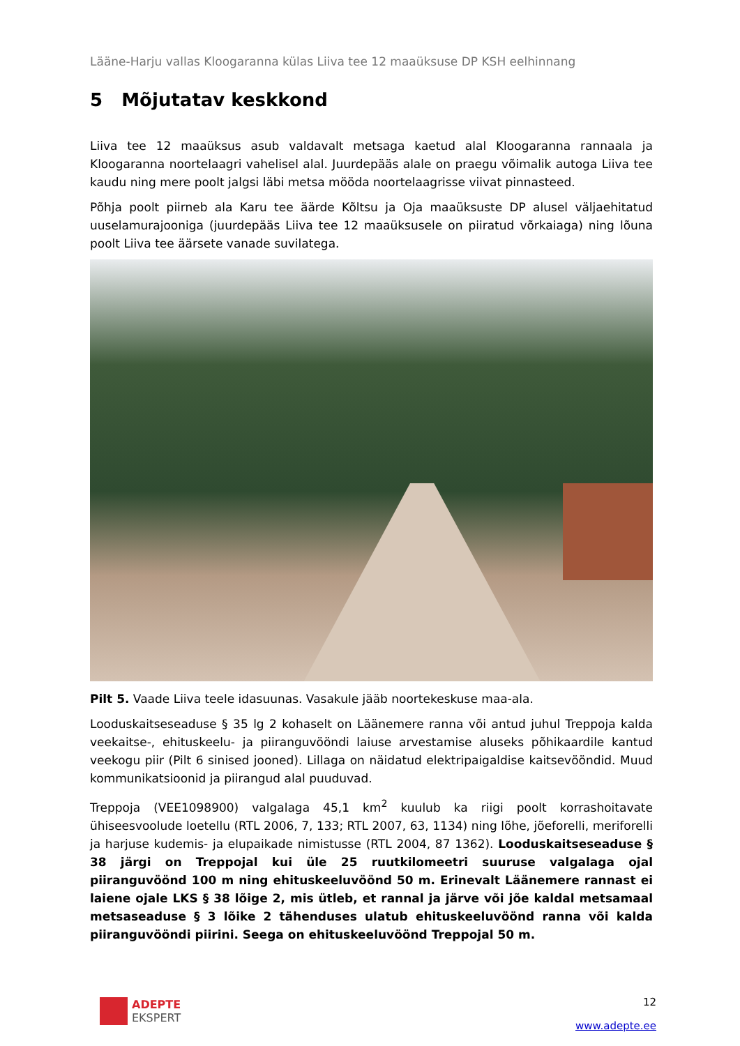Lääne-Harju vallas Kloogaranna külas Liiva tee 12 maaüksuse DP KSH eelhinnang
5 Mõjutatav keskkond
Liiva tee 12 maaüksus asub valdavalt metsaga kaetud alal Kloogaranna rannaala ja Kloogaranna noortelaagri vahelisel alal. Juurdepääs alale on praegu võimalik autoga Liiva tee kaudu ning mere poolt jalgsi läbi metsa mööda noortelaagrisse viivat pinnasteed.
Põhja poolt piirneb ala Karu tee äärde Kõltsu ja Oja maaüksuste DP alusel väljaehitatud uuselamurajooniga (juurdepääs Liiva tee 12 maaüksusele on piiratud võrkaiaga) ning lõuna poolt Liiva tee äärsete vanade suvilatega.
Pilt 5. Vaade Liiva teele idasuunas. Vasakule jääb noortekeskuse maa-ala.
Looduskaitseseaduse § 35 lg 2 kohaselt on Läänemere ranna või antud juhul Treppoja kalda veekaitse-, ehituskeelu- ja piiranguvööndi laiuse arvestamise aluseks põhikaardile kantud veekogu piir (Pilt 6 sinised jooned). Lillaga on näidatud elektripaigaldise kaitsevööndid. Muud kommunikatsioonid ja piirangud alal puuduvad.
Treppoja (VEE1098900) valgalaga 45,1 km<sup>2</sup> kuulub ka riigi poolt korrashoitavate ühiseesvoolude loetellu (RTL 2006, 7, 133; RTL 2007, 63, 1134) ning lõhe, jõeforelli, meriforelli ja harjuse kudemis- ja elupaikade nimistusse (RTL 2004, 87 1362). Looduskaitseseaduse § 38 järgi on Treppojal kui üle 25 ruutkilomeetri suuruse valgalaga ojal piiranguvöönd 100 m ning ehituskeeluvöönd 50 m. Erinevalt Läänemere rannast ei laiene ojale LKS § 38 lõige 2, mis ütleb, et rannal ja järve või jõe kaldal metsamaal metsaseaduse § 3 lõike 2 tähenduses ulatub ehituskeeluvöönd ranna või kalda piiranguvööndi piirini. Seega on ehituskeeluvöönd Treppojal 50 m.
ADEPTE
EKSPERT
12
www.adepte.ee